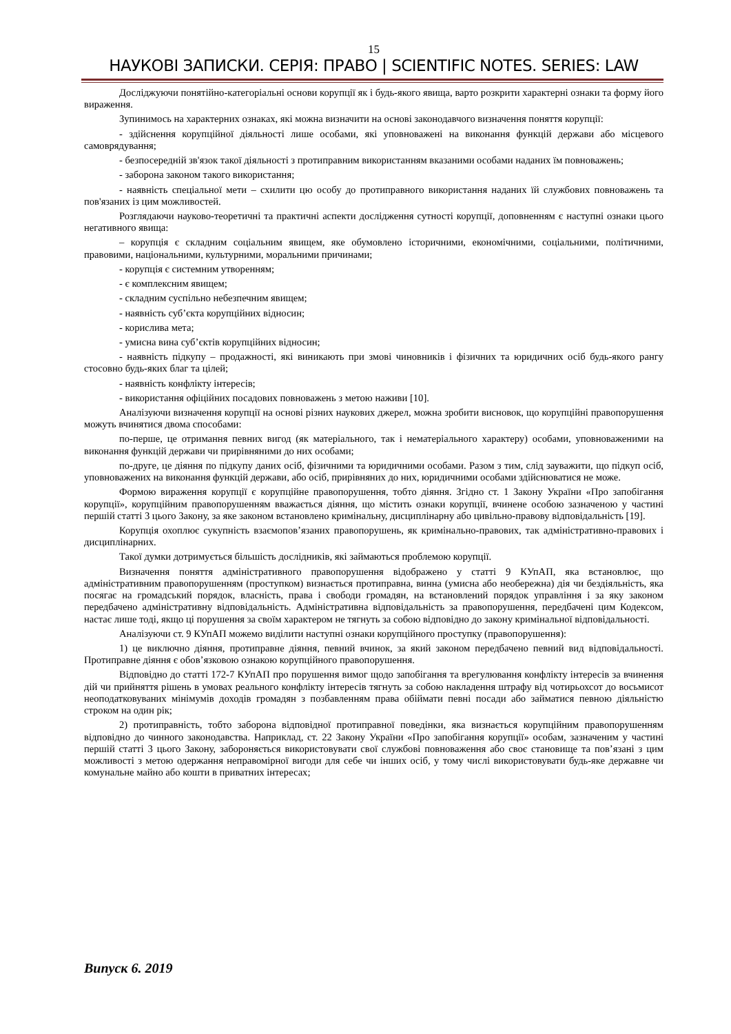15
НАУКОВІ ЗАПИСКИ. СЕРІЯ: ПРАВО | SCIENTIFIC NOTES. SERIES: LAW
Досліджуючи понятійно-категоріальні основи корупції як і будь-якого явища, варто розкрити характерні ознаки та форму його вираження.
Зупинимось на характерних ознаках, які можна визначити на основі законодавчого визначення поняття корупції:
- здійснення корупційної діяльності лише особами, які уповноважені на виконання функцій держави або місцевого самоврядування;
- безпосередній зв'язок такої діяльності з протиправним використанням вказаними особами наданих їм повноважень;
- заборона законом такого використання;
- наявність спеціальної мети – схилити цю особу до протиправного використання наданих їй службових повноважень та пов'язаних із цим можливостей.
Розглядаючи науково-теоретичні та практичні аспекти дослідження сутності корупції, доповненням є наступні ознаки цього негативного явища:
– корупція є складним соціальним явищем, яке обумовлено історичними, економічними, соціальними, політичними, правовими, національними, культурними, моральними причинами;
- корупція є системним утворенням;
- є комплексним явищем;
- складним суспільно небезпечним явищем;
- наявність суб’єкта корупційних відносин;
- корислива мета;
- умисна вина суб’єктів корупційних відносин;
- наявність підкупу – продажності, які виникають при змові чиновників і фізичних та юридичних осіб будь-якого рангу стосовно будь-яких благ та цілей;
- наявність конфлікту інтересів;
- використання офіційних посадових повноважень з метою наживи [10].
Аналізуючи визначення корупції на основі різних наукових джерел, можна зробити висновок, що корупційні правопорушення можуть вчинятися двома способами:
по-перше, це отримання певних вигод (як матеріального, так і нематеріального характеру) особами, уповноваженими на виконання функцій держави чи прирівняними до них особами;
по-друге, це діяння по підкупу даних осіб, фізичними та юридичними особами. Разом з тим, слід зауважити, що підкуп осіб, уповноважених на виконання функцій держави, або осіб, прирівняних до них, юридичними особами здійснюватися не може.
Формою вираження корупції є корупційне правопорушення, тобто діяння. Згідно ст. 1 Закону України «Про запобігання корупції», корупційним правопорушенням вважається діяння, що містить ознаки корупції, вчинене особою зазначеною у частині першій статті 3 цього Закону, за яке законом встановлено кримінальну, дисциплінарну або цивільно-правову відповідальність [19].
Корупція охоплює сукупність взаємопов’язаних правопорушень, як кримінально-правових, так адміністративно-правових і дисциплінарних.
Такої думки дотримується більшість дослідників, які займаються проблемою корупції.
Визначення поняття адміністративного правопорушення відображено у статті 9 КУпАП, яка встановлює, що адміністративним правопорушенням (проступком) визнається протиправна, винна (умисна або необережна) дія чи бездіяльність, яка посягає на громадський порядок, власність, права і свободи громадян, на встановлений порядок управління і за яку законом передбачено адміністративну відповідальність. Адміністративна відповідальність за правопорушення, передбачені цим Кодексом, настає лише тоді, якщо ці порушення за своїм характером не тягнуть за собою відповідно до закону кримінальної відповідальності.
Аналізуючи ст. 9 КУпАП можемо виділити наступні ознаки корупційного проступку (правопорушення):
1) це виключно діяння, протиправне діяння, певний вчинок, за який законом передбачено певний вид відповідальності. Протиправне діяння є обов’язковою ознакою корупційного правопорушення.
Відповідно до статті 172-7 КУпАП про порушення вимог щодо запобігання та врегулювання конфлікту інтересів за вчинення дій чи прийняття рішень в умовах реального конфлікту інтересів тягнуть за собою накладення штрафу від чотирьохсот до восьмисот неоподатковуваних мінімумів доходів громадян з позбавленням права обіймати певні посади або займатися певною діяльністю строком на один рік;
2) протиправність, тобто заборона відповідної протиправної поведінки, яка визнається корупційним правопорушенням відповідно до чинного законодавства. Наприклад, ст. 22 Закону України «Про запобігання корупції» особам, зазначеним у частині першій статті 3 цього Закону, забороняється використовувати свої службові повноваження або своє становище та пов’язані з цим можливості з метою одержання неправомірної вигоди для себе чи інших осіб, у тому числі використовувати будь-яке державне чи комунальне майно або кошти в приватних інтересах;
Випуск 6. 2019